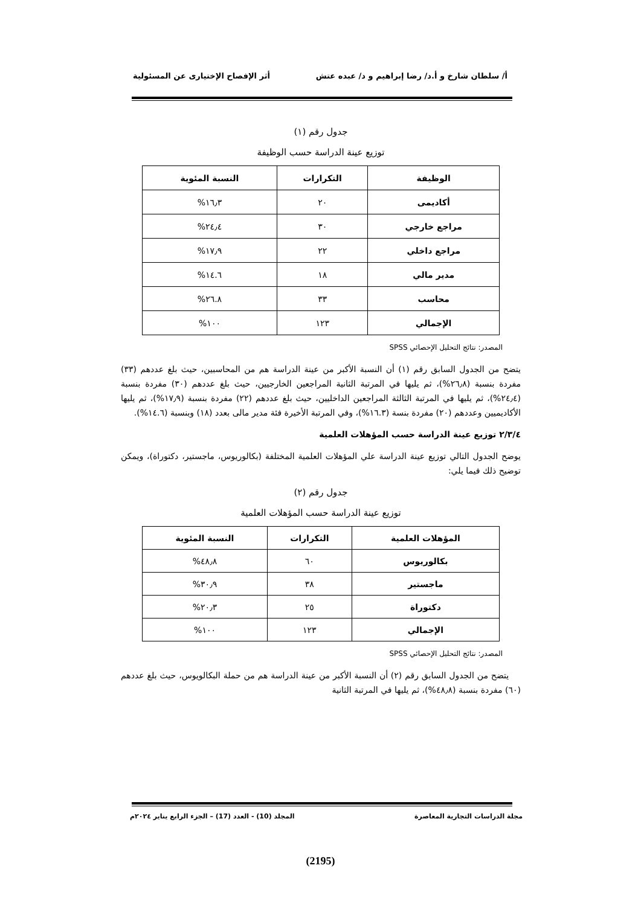أ/ سلطان شارخ و أ.د/ رضا إبراهيم و د/ عبده عتش أثر الإفصاح الإختيارى عن المسئولية
جدول رقم (١)
توزيع عينة الدراسة حسب الوظيفة
| الوظيفة | التكرارات | النسبة المئوية |
| --- | --- | --- |
| أكاديمى | ٢٠ | ١٦٫٣% |
| مراجع خارجي | ٣٠ | ٢٤٫٤% |
| مراجع داخلي | ٢٢ | ١٧٫٩% |
| مدير مالي | ١٨ | ١٤.٦% |
| محاسب | ٣٣ | ٢٦.٨% |
| الإجمالي | ١٢٣ | ١٠٠% |
المصدر: نتائج التحليل الإحصائي SPSS
يتضح من الجدول السابق رقم (١) أن النسبة الأكبر من عينة الدراسة هم من المحاسبين، حيث بلغ عددهم (٣٣) مفردة بنسبة (٢٦٫٨%)، ثم يليها في المرتبة الثانية المراجعين الخارجيين، حيث بلغ عددهم (٣٠) مفردة بنسبة (٢٤٫٤%)، ثم يليها في المرتبة الثالثة المراجعين الداخليين، حيث بلغ عددهم (٢٢) مفردة بنسبة (١٧٫٩%)، ثم يليها الأكاديميين وعددهم (٢٠) مفردة بنسة (١٦.٣%)، وفي المرتبة الأخيرة فئة مدير مالى بعدد (١٨) وبنسبة (١٤.٦%).
٢/٣/٤ توزيع عينة الدراسة حسب المؤهلات العلمية
يوضح الجدول التالي توزيع عينة الدراسة علي المؤهلات العلمية المختلفة (بكالوريوس، ماجستير، دكتوراة)، ويمكن توضيح ذلك فيما يلي:
جدول رقم (٢)
توزيع عينة الدراسة حسب المؤهلات العلمية
| المؤهلات العلمية | التكرارات | النسبة المئوية |
| --- | --- | --- |
| بكالوريوس | ٦٠ | ٤٨٫٨% |
| ماجستير | ٣٨ | ٣٠٫٩% |
| دكتوراة | ٢٥ | ٢٠٫٣% |
| الإجمالي | ١٢٣ | ١٠٠% |
المصدر: نتائج التحليل الإحصائي SPSS
يتضح من الجدول السابق رقم (٢) أن النسبة الأكبر من عينة الدراسة هم من حملة البكالويوس، حيث بلغ عددهم (٦٠) مفردة بنسبة (٤٨٫٨%)، ثم يليها في المرتبة الثانية
مجلة الدراسات التجارية المعاصرة المجلد (10) - العدد (17) – الجزء الرابع يناير ٢٠٢٤م
(2195)